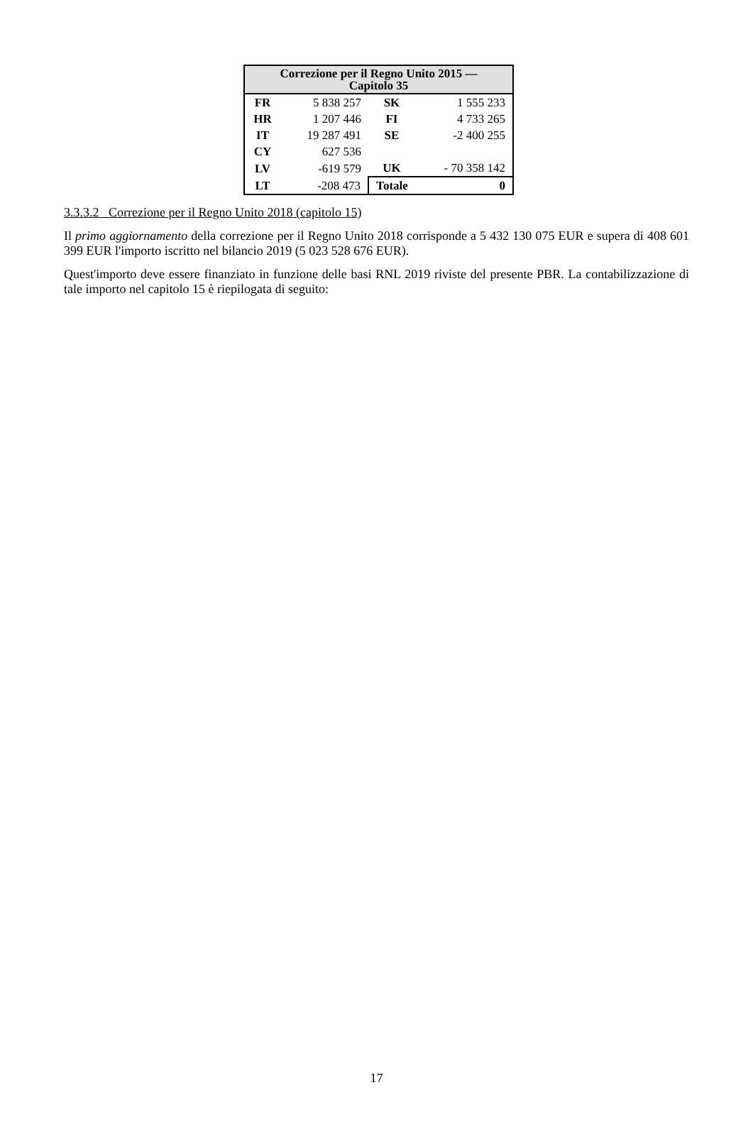| Correzione per il Regno Unito 2015 — Capitolo 35 | | | |
| --- | --- | --- | --- |
| FR | 5 838 257 | SK | 1 555 233 |
| HR | 1 207 446 | FI | 4 733 265 |
| IT | 19 287 491 | SE | -2 400 255 |
| CY | 627 536 | | |
| LV | -619 579 | UK | - 70 358 142 |
| LT | -208 473 | Totale | 0 |
3.3.3.2 Correzione per il Regno Unito 2018 (capitolo 15)
Il primo aggiornamento della correzione per il Regno Unito 2018 corrisponde a 5 432 130 075 EUR e supera di 408 601 399 EUR l'importo iscritto nel bilancio 2019 (5 023 528 676 EUR).
Quest'importo deve essere finanziato in funzione delle basi RNL 2019 riviste del presente PBR. La contabilizzazione di tale importo nel capitolo 15 è riepilogata di seguito:
17